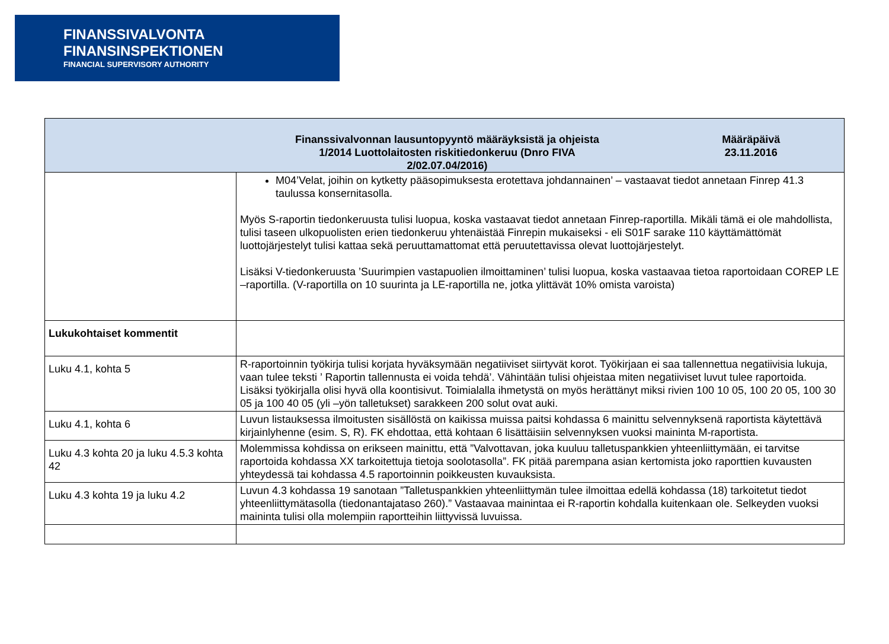FINANSSIVALVONTA
FINANSINSPEKTIONEN
FINANCIAL SUPERVISORY AUTHORITY
| | Finanssivalvonnan lausuntopyyntö määräyksistä ja ohjeista 1/2014 Luottolaitosten riskitiedonkeruu (Dnro FIVA 2/02.07.04/2016) | Määräpäivä 23.11.2016 |
| --- | --- | --- |
| | M04’Velat, joihin on kytketty pääsopimuksesta erotettava johdannainen’ – vastaavat tiedot annetaan Finrep 41.3 taulussa konsernitasolla. Myös S-raportin tiedonkeruusta tulisi luopua, koska vastaavat tiedot annetaan Finrep-raportilla. Mikäli tämä ei ole mahdollista, tulisi taseen ulkopuolisten erien tiedonkeruu yhtenäistää Finrepin mukaiseksi - eli S01F sarake 110 käyttämättömät luottojärjestelyt tulisi kattaa sekä peruuttamattomat että peruutettavissa olevat luottojärjestelyt. Lisäksi V-tiedonkeruusta ’Suurimpien vastapuolien ilmoittaminen’ tulisi luopua, koska vastaavaa tietoa raportoidaan COREP LE –raportilla. (V-raportilla on 10 suurinta ja LE-raportilla ne, jotka ylittävät 10% omista varoista) | |
| Lukukohtaiset kommentit | | |
| Luku 4.1, kohta 5 | R-raportoinnin työkirja tulisi korjata hyväksymään negatiiviset siirtyvät korot. Työkirjaan ei saa tallennettua negatiivisia lukuja, vaan tulee teksti ’ Raportin tallennusta ei voida tehdä’. Vähintään tulisi ohjeistaa miten negatiiviset luvut tulee raportoida. Lisäksi työkirjalla olisi hyvä olla koontisivut. Toimialalla ihmetystä on myös herättänyt miksi rivien 100 10 05, 100 20 05, 100 30 05 ja 100 40 05 (yli –yön talletukset) sarakkeen 200 solut ovat auki. | |
| Luku 4.1, kohta 6 | Luvun listauksessa ilmoitusten sisällöstä on kaikissa muissa paitsi kohdassa 6 mainittu selvennyksenä raportista käytettävä kirjainlyhenne (esim. S, R). FK ehdottaa, että kohtaan 6 lisättäisiin selvennyksen vuoksi maininta M-raportista. | |
| Luku 4.3 kohta 20 ja luku 4.5.3 kohta 42 | Molemmissa kohdissa on erikseen mainittu, että ”Valvottavan, joka kuuluu talletuspankkien yhteenliittymään, ei tarvitse raportoida kohdassa XX tarkoitettuja tietoja soolotasolla”. FK pitää parempana asian kertomista joko raporttien kuvausten yhteydessä tai kohdassa 4.5 raportoinnin poikkeusten kuvauksista. | |
| Luku 4.3 kohta 19 ja luku 4.2 | Luvun 4.3 kohdassa 19 sanotaan ”Talletuspankkien yhteenliittymän tulee ilmoittaa edellä kohdassa (18) tarkoitetut tiedot yhteenliittymätasolla (tiedonantajataso 260).” Vastaavaa mainintaa ei R-raportin kohdalla kuitenkaan ole. Selkeyden vuoksi maininta tulisi olla molempiin raportteihin liittyvissä luvuissa. | |